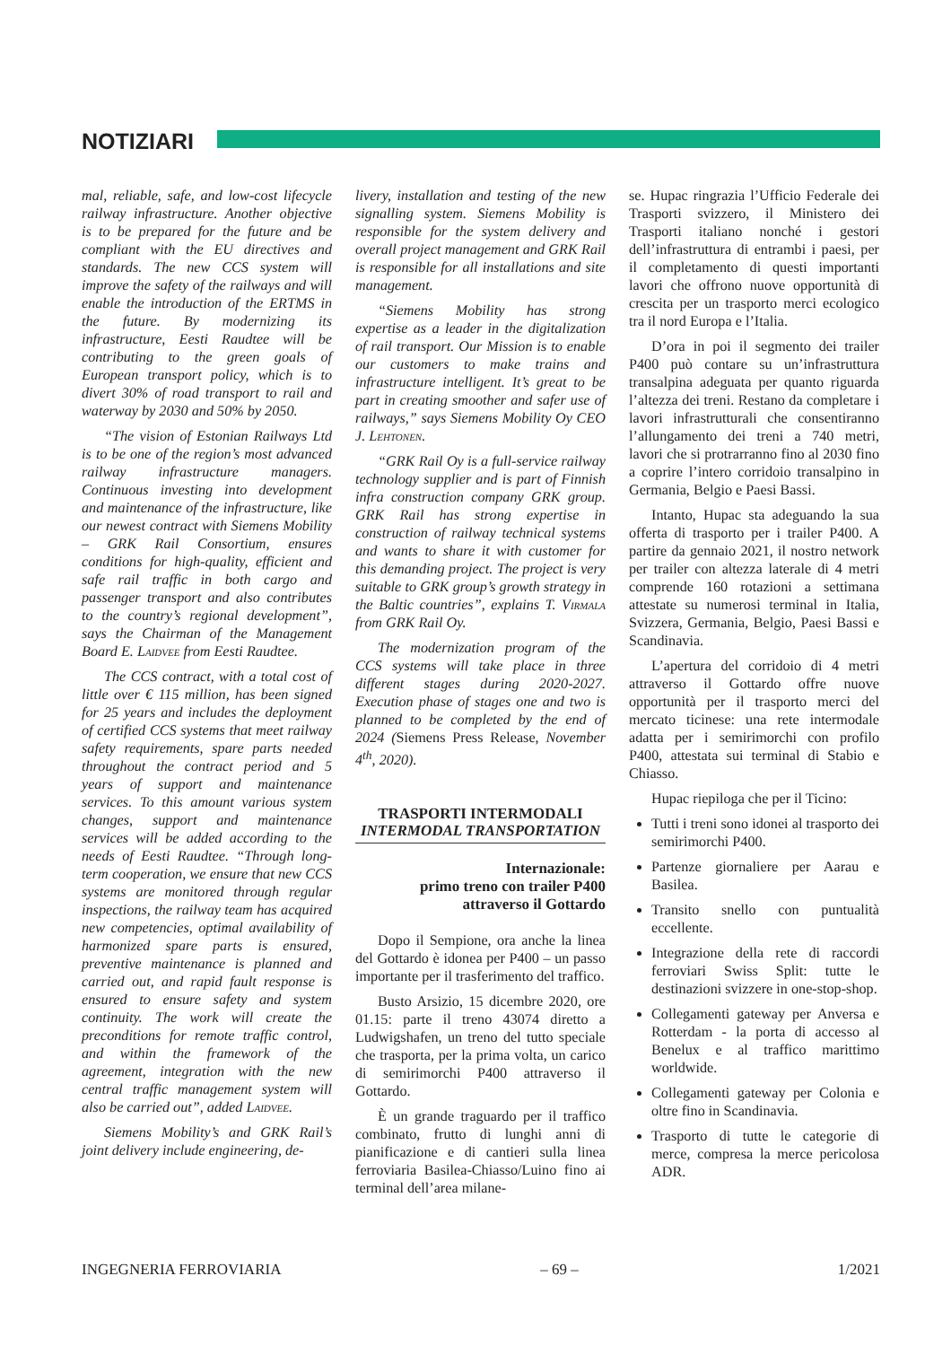NOTIZIARI
mal, reliable, safe, and low-cost lifecycle railway infrastructure. Another objective is to be prepared for the future and be compliant with the EU directives and standards. The new CCS system will improve the safety of the railways and will enable the introduction of the ERTMS in the future. By modernizing its infrastructure, Eesti Raudtee will be contributing to the green goals of European transport policy, which is to divert 30% of road transport to rail and waterway by 2030 and 50% by 2050.
“The vision of Estonian Railways Ltd is to be one of the region’s most advanced railway infrastructure managers. Continuous investing into development and maintenance of the infrastructure, like our newest contract with Siemens Mobility – GRK Rail Consortium, ensures conditions for high-quality, efficient and safe rail traffic in both cargo and passenger transport and also contributes to the country’s regional development”, says the Chairman of the Management Board E. Laidvee from Eesti Raudtee.
The CCS contract, with a total cost of little over € 115 million, has been signed for 25 years and includes the deployment of certified CCS systems that meet railway safety requirements, spare parts needed throughout the contract period and 5 years of support and maintenance services. To this amount various system changes, support and maintenance services will be added according to the needs of Eesti Raudtee. “Through long-term cooperation, we ensure that new CCS systems are monitored through regular inspections, the railway team has acquired new competencies, optimal availability of harmonized spare parts is ensured, preventive maintenance is planned and carried out, and rapid fault response is ensured to ensure safety and system continuity. The work will create the preconditions for remote traffic control, and within the framework of the agreement, integration with the new central traffic management system will also be carried out”, added Laidvee.
Siemens Mobility’s and GRK Rail’s joint delivery include engineering, de-
livery, installation and testing of the new signalling system. Siemens Mobility is responsible for the system delivery and overall project management and GRK Rail is responsible for all installations and site management.
“Siemens Mobility has strong expertise as a leader in the digitalization of rail transport. Our Mission is to enable our customers to make trains and infrastructure intelligent. It’s great to be part in creating smoother and safer use of railways,” says Siemens Mobility Oy CEO J. Lehtonen.
“GRK Rail Oy is a full-service railway technology supplier and is part of Finnish infra construction company GRK group. GRK Rail has strong expertise in construction of railway technical systems and wants to share it with customer for this demanding project. The project is very suitable to GRK group’s growth strategy in the Baltic countries”, explains T. Virmala from GRK Rail Oy.
The modernization program of the CCS systems will take place in three different stages during 2020-2027. Execution phase of stages one and two is planned to be completed by the end of 2024 (Siemens Press Release, November 4<sup>th</sup>, 2020).
TRASPORTI INTERMODALI
INTERMODAL TRANSPORTATION
Internazionale:
primo treno con trailer P400
attraverso il Gottardo
Dopo il Sempione, ora anche la linea del Gottardo è idonea per P400 – un passo importante per il trasferimento del traffico.
Busto Arsizio, 15 dicembre 2020, ore 01.15: parte il treno 43074 diretto a Ludwigshafen, un treno del tutto speciale che trasporta, per la prima volta, un carico di semirimorchi P400 attraverso il Gottardo.
È un grande traguardo per il traffico combinato, frutto di lunghi anni di pianificazione e di cantieri sulla linea ferroviaria Basilea-Chiasso/Luino fino ai terminal dell’area milane-
se. Hupac ringrazia l’Ufficio Federale dei Trasporti svizzero, il Ministero dei Trasporti italiano nonché i gestori dell’infrastruttura di entrambi i paesi, per il completamento di questi importanti lavori che offrono nuove opportunità di crescita per un trasporto merci ecologico tra il nord Europa e l’Italia.
D’ora in poi il segmento dei trailer P400 può contare su un’infrastruttura transalpina adeguata per quanto riguarda l’altezza dei treni. Restano da completare i lavori infrastrutturali che consentiranno l’allungamento dei treni a 740 metri, lavori che si protrarranno fino al 2030 fino a coprire l’intero corridoio transalpino in Germania, Belgio e Paesi Bassi.
Intanto, Hupac sta adeguando la sua offerta di trasporto per i trailer P400. A partire da gennaio 2021, il nostro network per trailer con altezza laterale di 4 metri comprende 160 rotazioni a settimana attestate su numerosi terminal in Italia, Svizzera, Germania, Belgio, Paesi Bassi e Scandinavia.
L’apertura del corridoio di 4 metri attraverso il Gottardo offre nuove opportunità per il trasporto merci del mercato ticinese: una rete intermodale adatta per i semirimorchi con profilo P400, attestata sui terminal di Stabio e Chiasso.
Hupac riepiloga che per il Ticino:
Tutti i treni sono idonei al trasporto dei semirimorchi P400.
Partenze giornaliere per Aarau e Basilea.
Transito snello con puntualità eccellente.
Integrazione della rete di raccordi ferroviari Swiss Split: tutte le destinazioni svizzere in one-stop-shop.
Collegamenti gateway per Anversa e Rotterdam - la porta di accesso al Benelux e al traffico marittimo worldwide.
Collegamenti gateway per Colonia e oltre fino in Scandinavia.
Trasporto di tutte le categorie di merce, compresa la merce pericolosa ADR.
INGEGNERIA FERROVIARIA – 69 – 1/2021